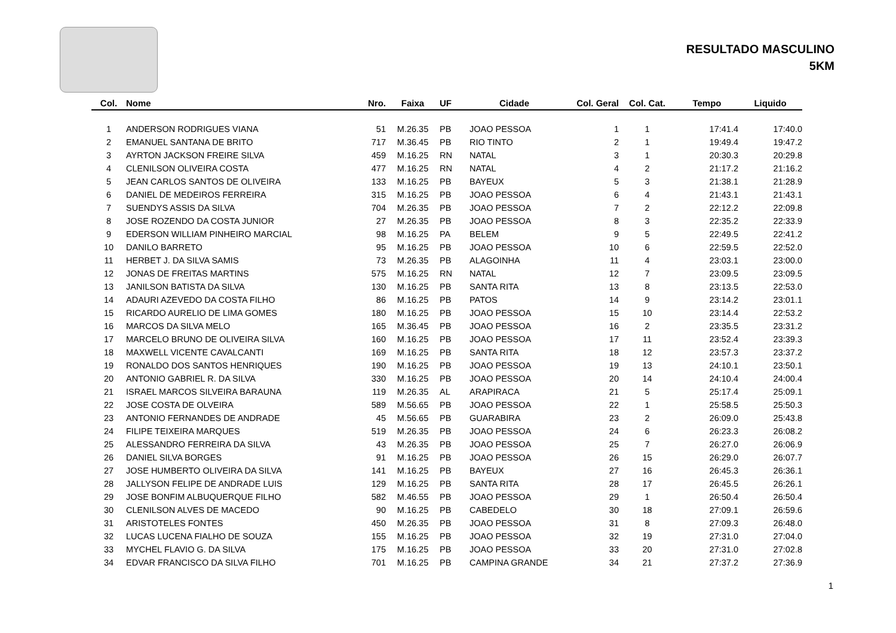RESULTADO MASCULINO
5KM
| Col. | Nome | Nro. | Faixa | UF | Cidade | Col. Geral | Col. Cat. | Tempo | Liquido |
| --- | --- | --- | --- | --- | --- | --- | --- | --- | --- |
| 1 | ANDERSON RODRIGUES VIANA | 51 | M.26.35 | PB | JOAO PESSOA | 1 | 1 | 17:41.4 | 17:40.0 |
| 2 | EMANUEL SANTANA DE BRITO | 717 | M.36.45 | PB | RIO TINTO | 2 | 1 | 19:49.4 | 19:47.2 |
| 3 | AYRTON JACKSON FREIRE SILVA | 459 | M.16.25 | RN | NATAL | 3 | 1 | 20:30.3 | 20:29.8 |
| 4 | CLENILSON OLIVEIRA COSTA | 477 | M.16.25 | RN | NATAL | 4 | 2 | 21:17.2 | 21:16.2 |
| 5 | JEAN CARLOS SANTOS DE OLIVEIRA | 133 | M.16.25 | PB | BAYEUX | 5 | 3 | 21:38.1 | 21:28.9 |
| 6 | DANIEL DE MEDEIROS FERREIRA | 315 | M.16.25 | PB | JOAO PESSOA | 6 | 4 | 21:43.1 | 21:43.1 |
| 7 | SUENDYS ASSIS DA SILVA | 704 | M.26.35 | PB | JOAO PESSOA | 7 | 2 | 22:12.2 | 22:09.8 |
| 8 | JOSE ROZENDO DA COSTA JUNIOR | 27 | M.26.35 | PB | JOAO PESSOA | 8 | 3 | 22:35.2 | 22:33.9 |
| 9 | EDERSON WILLIAM PINHEIRO MARCIAL | 98 | M.16.25 | PA | BELEM | 9 | 5 | 22:49.5 | 22:41.2 |
| 10 | DANILO BARRETO | 95 | M.16.25 | PB | JOAO PESSOA | 10 | 6 | 22:59.5 | 22:52.0 |
| 11 | HERBET J. DA SILVA SAMIS | 73 | M.26.35 | PB | ALAGOINHA | 11 | 4 | 23:03.1 | 23:00.0 |
| 12 | JONAS DE FREITAS MARTINS | 575 | M.16.25 | RN | NATAL | 12 | 7 | 23:09.5 | 23:09.5 |
| 13 | JANILSON BATISTA DA SILVA | 130 | M.16.25 | PB | SANTA RITA | 13 | 8 | 23:13.5 | 22:53.0 |
| 14 | ADAURI AZEVEDO DA COSTA FILHO | 86 | M.16.25 | PB | PATOS | 14 | 9 | 23:14.2 | 23:01.1 |
| 15 | RICARDO AURELIO DE LIMA GOMES | 180 | M.16.25 | PB | JOAO PESSOA | 15 | 10 | 23:14.4 | 22:53.2 |
| 16 | MARCOS DA SILVA MELO | 165 | M.36.45 | PB | JOAO PESSOA | 16 | 2 | 23:35.5 | 23:31.2 |
| 17 | MARCELO BRUNO DE OLIVEIRA SILVA | 160 | M.16.25 | PB | JOAO PESSOA | 17 | 11 | 23:52.4 | 23:39.3 |
| 18 | MAXWELL VICENTE CAVALCANTI | 169 | M.16.25 | PB | SANTA RITA | 18 | 12 | 23:57.3 | 23:37.2 |
| 19 | RONALDO DOS SANTOS HENRIQUES | 190 | M.16.25 | PB | JOAO PESSOA | 19 | 13 | 24:10.1 | 23:50.1 |
| 20 | ANTONIO GABRIEL R. DA SILVA | 330 | M.16.25 | PB | JOAO PESSOA | 20 | 14 | 24:10.4 | 24:00.4 |
| 21 | ISRAEL MARCOS SILVEIRA BARAUNA | 119 | M.26.35 | AL | ARAPIRACA | 21 | 5 | 25:17.4 | 25:09.1 |
| 22 | JOSE COSTA DE OLVEIRA | 589 | M.56.65 | PB | JOAO PESSOA | 22 | 1 | 25:58.5 | 25:50.3 |
| 23 | ANTONIO FERNANDES DE ANDRADE | 45 | M.56.65 | PB | GUARABIRA | 23 | 2 | 26:09.0 | 25:43.8 |
| 24 | FILIPE TEIXEIRA MARQUES | 519 | M.26.35 | PB | JOAO PESSOA | 24 | 6 | 26:23.3 | 26:08.2 |
| 25 | ALESSANDRO FERREIRA DA SILVA | 43 | M.26.35 | PB | JOAO PESSOA | 25 | 7 | 26:27.0 | 26:06.9 |
| 26 | DANIEL SILVA BORGES | 91 | M.16.25 | PB | JOAO PESSOA | 26 | 15 | 26:29.0 | 26:07.7 |
| 27 | JOSE HUMBERTO OLIVEIRA DA SILVA | 141 | M.16.25 | PB | BAYEUX | 27 | 16 | 26:45.3 | 26:36.1 |
| 28 | JALLYSON FELIPE DE ANDRADE LUIS | 129 | M.16.25 | PB | SANTA RITA | 28 | 17 | 26:45.5 | 26:26.1 |
| 29 | JOSE BONFIM ALBUQUERQUE FILHO | 582 | M.46.55 | PB | JOAO PESSOA | 29 | 1 | 26:50.4 | 26:50.4 |
| 30 | CLENILSON ALVES DE MACEDO | 90 | M.16.25 | PB | CABEDELO | 30 | 18 | 27:09.1 | 26:59.6 |
| 31 | ARISTOTELES FONTES | 450 | M.26.35 | PB | JOAO PESSOA | 31 | 8 | 27:09.3 | 26:48.0 |
| 32 | LUCAS LUCENA FIALHO DE SOUZA | 155 | M.16.25 | PB | JOAO PESSOA | 32 | 19 | 27:31.0 | 27:04.0 |
| 33 | MYCHEL FLAVIO G. DA SILVA | 175 | M.16.25 | PB | JOAO PESSOA | 33 | 20 | 27:31.0 | 27:02.8 |
| 34 | EDVAR FRANCISCO DA SILVA FILHO | 701 | M.16.25 | PB | CAMPINA GRANDE | 34 | 21 | 27:37.2 | 27:36.9 |
1